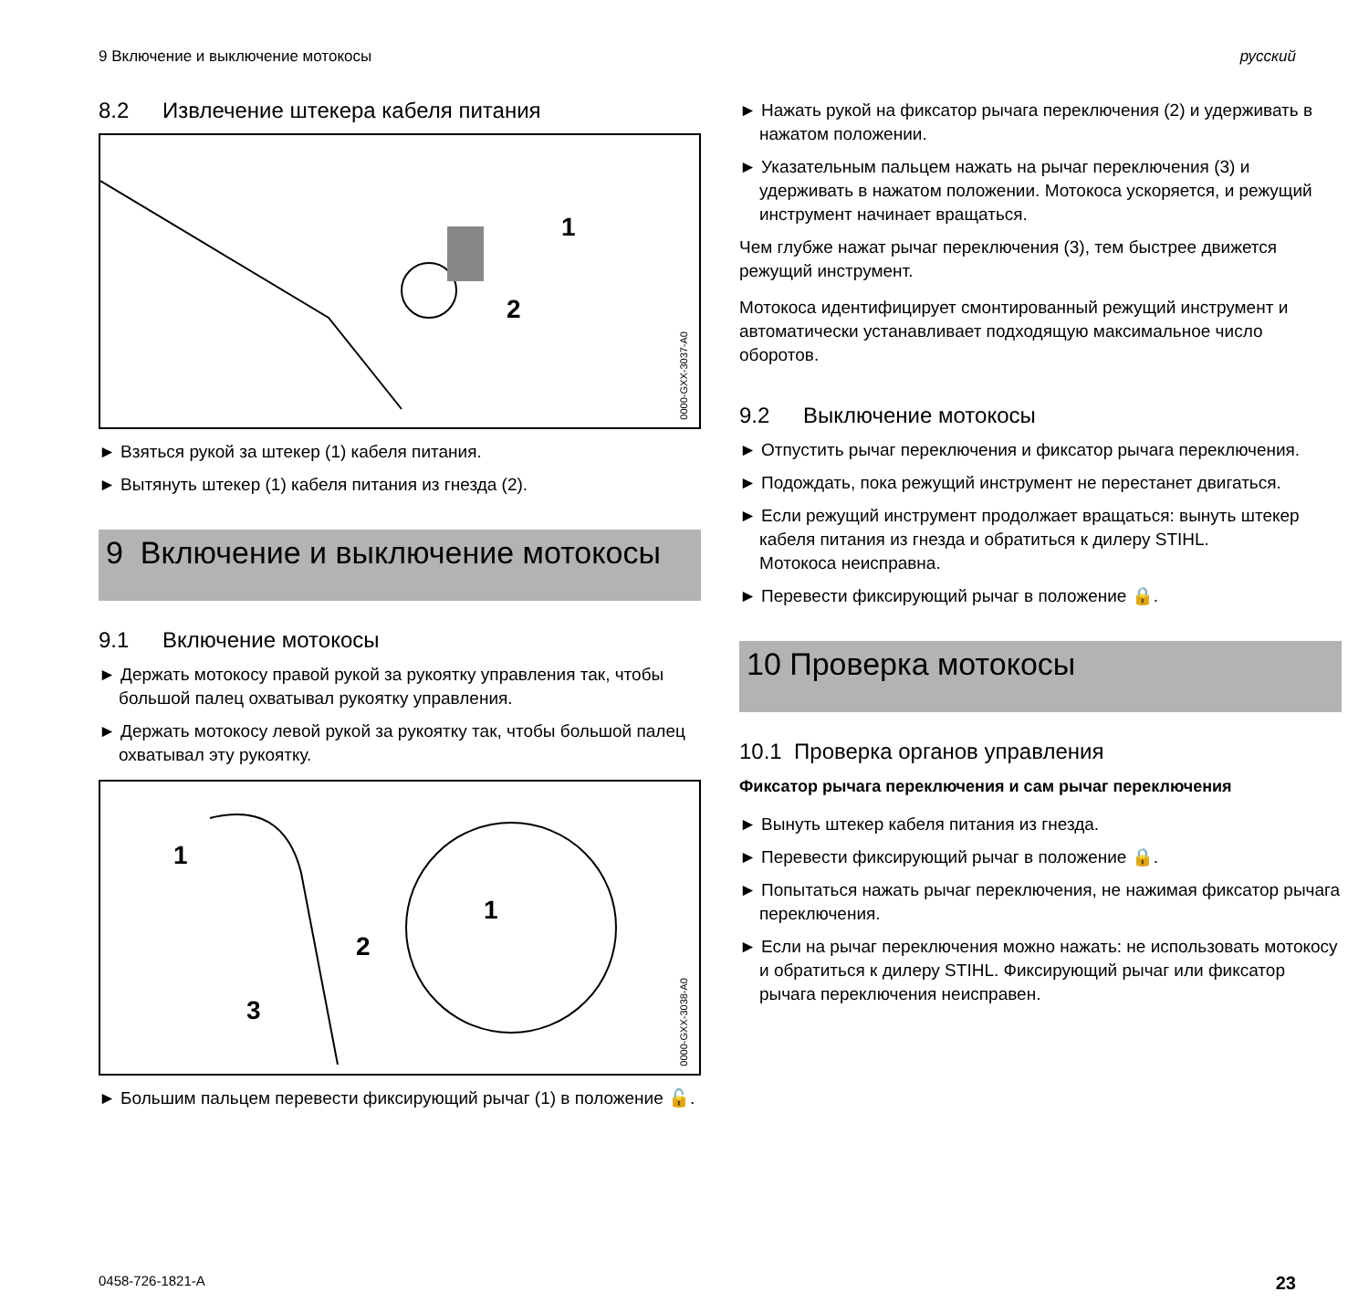9 Включение и выключение мотокосы русский
8.2 Извлечение штекера кабеля питания
0000-GXX-3037-A0
1
2
► Взяться рукой за штекер (1) кабеля питания.
► Вытянуть штекер (1) кабеля питания из гнезда (2).
9 Включение и выключение мотокосы
9.1 Включение мотокосы
► Держать мотокосу правой рукой за рукоятку управления так, чтобы большой палец охватывал рукоятку управления.
► Держать мотокосу левой рукой за рукоятку так, чтобы большой палец охватывал эту рукоятку.
0000-GXX-3038-A0
1
2
3
1
► Большим пальцем перевести фиксирующий рычаг (1) в положение 🔓.
► Нажать рукой на фиксатор рычага переключения (2) и удерживать в нажатом положении.
► Указательным пальцем нажать на рычаг переключения (3) и удерживать в нажатом положении. Мотокоса ускоряется, и режущий инструмент начинает вращаться.
Чем глубже нажат рычаг переключения (3), тем быстрее движется режущий инструмент.
Мотокоса идентифицирует смонтированный режущий инструмент и автоматически устанавливает подходящую максимальное число оборотов.
9.2 Выключение мотокосы
► Отпустить рычаг переключения и фиксатор рычага переключения.
► Подождать, пока режущий инструмент не перестанет двигаться.
► Если режущий инструмент продолжает вращаться: вынуть штекер кабеля питания из гнезда и обратиться к дилеру STIHL.
Мотокоса неисправна.
► Перевести фиксирующий рычаг в положение 🔒.
10 Проверка мотокосы
10.1 Проверка органов управления
Фиксатор рычага переключения и сам рычаг переключения
► Вынуть штекер кабеля питания из гнезда.
► Перевести фиксирующий рычаг в положение 🔒.
► Попытаться нажать рычаг переключения, не нажимая фиксатор рычага переключения.
► Если на рычаг переключения можно нажать: не использовать мотокосу и обратиться к дилеру STIHL. Фиксирующий рычаг или фиксатор рычага переключения неисправен.
0458-726-1821-A 23